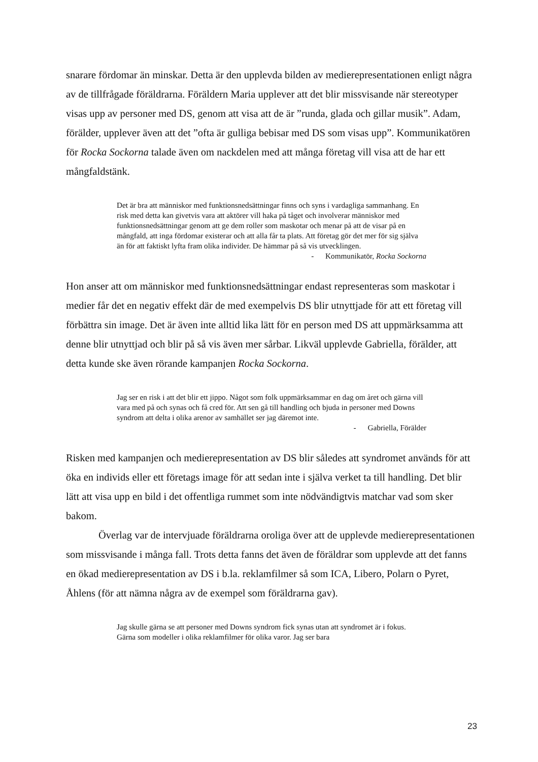snarare fördomar än minskar. Detta är den upplevda bilden av medierepresentationen enligt några av de tillfrågade föräldrarna. Föräldern Maria upplever att det blir missvisande när stereotyper visas upp av personer med DS, genom att visa att de är ”runda, glada och gillar musik”. Adam, förälder, upplever även att det ”ofta är gulliga bebisar med DS som visas upp”. Kommunikatören för Rocka Sockorna talade även om nackdelen med att många företag vill visa att de har ett mångfaldstänk.
Det är bra att människor med funktionsnedsättningar finns och syns i vardagliga sammanhang. En risk med detta kan givetvis vara att aktörer vill haka på tåget och involverar människor med funktionsnedsättningar genom att ge dem roller som maskotar och menar på att de visar på en mångfald, att inga fördomar existerar och att alla får ta plats. Att företag gör det mer för sig själva än för att faktiskt lyfta fram olika individer. De hämmar på så vis utvecklingen.
- Kommunikatör, Rocka Sockorna
Hon anser att om människor med funktionsnedsättningar endast representeras som maskotar i medier får det en negativ effekt där de med exempelvis DS blir utnyttjade för att ett företag vill förbättra sin image. Det är även inte alltid lika lätt för en person med DS att uppmärksamma att denne blir utnyttjad och blir på så vis även mer sårbar. Likväl upplevde Gabriella, förälder, att detta kunde ske även rörande kampanjen Rocka Sockorna.
Jag ser en risk i att det blir ett jippo. Något som folk uppmärksammar en dag om året och gärna vill vara med på och synas och få cred för. Att sen gå till handling och bjuda in personer med Downs syndrom att delta i olika arenor av samhället ser jag däremot inte.
- Gabriella, Förälder
Risken med kampanjen och medierepresentation av DS blir således att syndromet används för att öka en individs eller ett företags image för att sedan inte i själva verket ta till handling. Det blir lätt att visa upp en bild i det offentliga rummet som inte nödvändigtvis matchar vad som sker bakom.
Överlag var de intervjuade föräldrarna oroliga över att de upplevde medierepresentationen som missvisande i många fall. Trots detta fanns det även de föräldrar som upplevde att det fanns en ökad medierepresentation av DS i b.la. reklamfilmer så som ICA, Libero, Polarn o Pyret, Åhlens (för att nämna några av de exempel som föräldrarna gav).
Jag skulle gärna se att personer med Downs syndrom fick synas utan att syndromet är i fokus. Gärna som modeller i olika reklamfilmer för olika varor. Jag ser bara
23